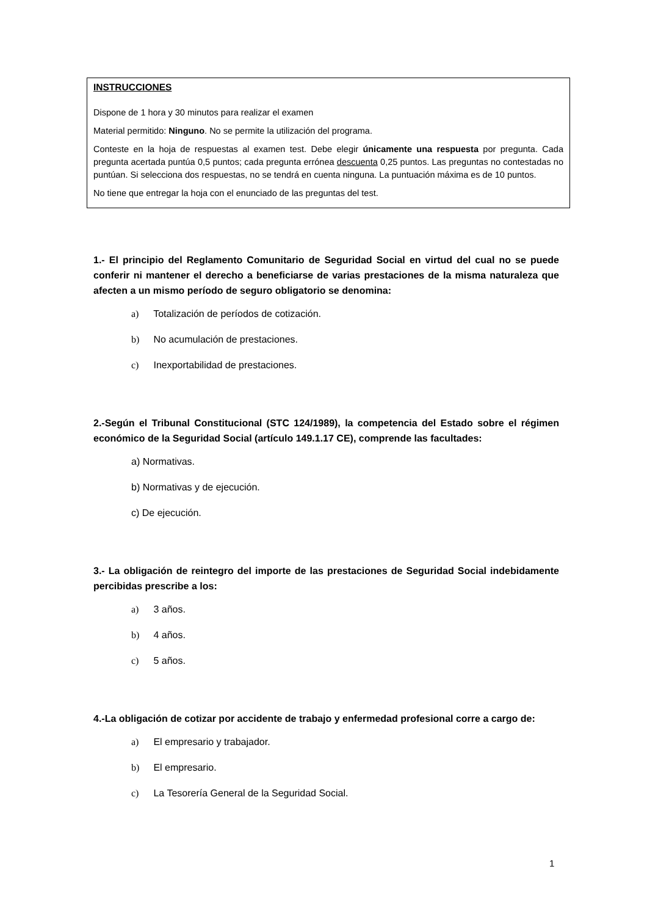INSTRUCCIONES
Dispone de 1 hora y 30 minutos para realizar el examen
Material permitido: Ninguno. No se permite la utilización del programa.
Conteste en la hoja de respuestas al examen test. Debe elegir únicamente una respuesta por pregunta. Cada pregunta acertada puntúa 0,5 puntos; cada pregunta errónea descuenta 0,25 puntos. Las preguntas no contestadas no puntúan. Si selecciona dos respuestas, no se tendrá en cuenta ninguna. La puntuación máxima es de 10 puntos.
No tiene que entregar la hoja con el enunciado de las preguntas del test.
1.- El principio del Reglamento Comunitario de Seguridad Social en virtud del cual no se puede conferir ni mantener el derecho a beneficiarse de varias prestaciones de la misma naturaleza que afecten a un mismo período de seguro obligatorio se denomina:
a) Totalización de períodos de cotización.
b) No acumulación de prestaciones.
c) Inexportabilidad de prestaciones.
2.-Según el Tribunal Constitucional (STC 124/1989), la competencia del Estado sobre el régimen económico de la Seguridad Social (artículo 149.1.17 CE), comprende las facultades:
a) Normativas.
b) Normativas y de ejecución.
c) De ejecución.
3.- La obligación de reintegro del importe de las prestaciones de Seguridad Social indebidamente percibidas prescribe a los:
a) 3 años.
b) 4 años.
c) 5 años.
4.-La obligación de cotizar por accidente de trabajo y enfermedad profesional corre a cargo de:
a) El empresario y trabajador.
b) El empresario.
c) La Tesorería General de la Seguridad Social.
1